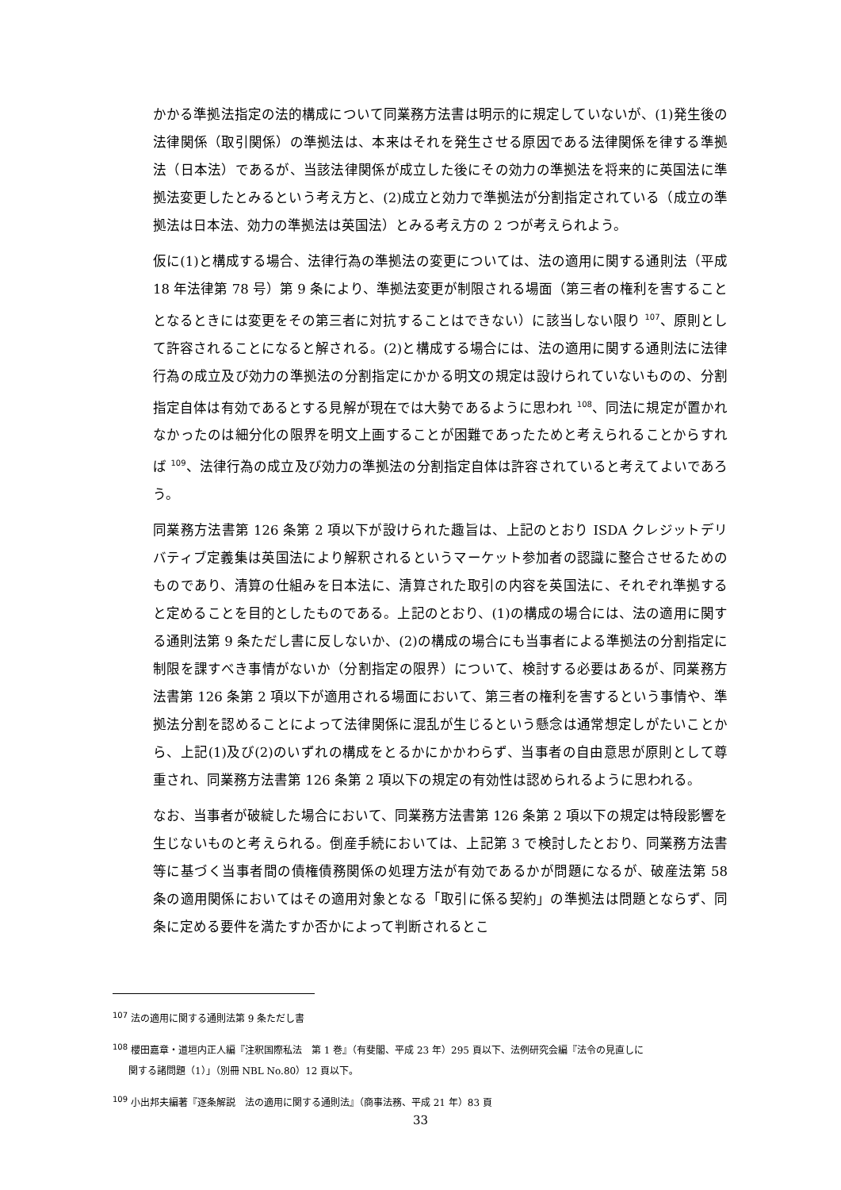かかる準拠法指定の法的構成について同業務方法書は明示的に規定していないが、(1)発生後の法律関係（取引関係）の準拠法は、本来はそれを発生させる原因である法律関係を律する準拠法（日本法）であるが、当該法律関係が成立した後にその効力の準拠法を将来的に英国法に準拠法変更したとみるという考え方と、(2)成立と効力で準拠法が分割指定されている（成立の準拠法は日本法、効力の準拠法は英国法）とみる考え方の 2 つが考えられよう。
仮に(1)と構成する場合、法律行為の準拠法の変更については、法の適用に関する通則法（平成 18 年法律第 78 号）第 9 条により、準拠法変更が制限される場面（第三者の権利を害することとなるときには変更をその第三者に対抗することはできない）に該当しない限り <sup>107</sup>、原則として許容されることになると解される。(2)と構成する場合には、法の適用に関する通則法に法律行為の成立及び効力の準拠法の分割指定にかかる明文の規定は設けられていないものの、分割指定自体は有効であるとする見解が現在では大勢であるように思われ <sup>108</sup>、同法に規定が置かれなかったのは細分化の限界を明文上画することが困難であったためと考えられることからすれば <sup>109</sup>、法律行為の成立及び効力の準拠法の分割指定自体は許容されていると考えてよいであろう。
同業務方法書第 126 条第 2 項以下が設けられた趣旨は、上記のとおり ISDA クレジットデリバティブ定義集は英国法により解釈されるというマーケット参加者の認識に整合させるためのものであり、清算の仕組みを日本法に、清算された取引の内容を英国法に、それぞれ準拠すると定めることを目的としたものである。上記のとおり、(1)の構成の場合には、法の適用に関する通則法第 9 条ただし書に反しないか、(2)の構成の場合にも当事者による準拠法の分割指定に制限を課すべき事情がないか（分割指定の限界）について、検討する必要はあるが、同業務方法書第 126 条第 2 項以下が適用される場面において、第三者の権利を害するという事情や、準拠法分割を認めることによって法律関係に混乱が生じるという懸念は通常想定しがたいことから、上記(1)及び(2)のいずれの構成をとるかにかかわらず、当事者の自由意思が原則として尊重され、同業務方法書第 126 条第 2 項以下の規定の有効性は認められるように思われる。
なお、当事者が破綻した場合において、同業務方法書第 126 条第 2 項以下の規定は特段影響を生じないものと考えられる。倒産手続においては、上記第 3 で検討したとおり、同業務方法書等に基づく当事者間の債権債務関係の処理方法が有効であるかが問題になるが、破産法第 58 条の適用関係においてはその適用対象となる「取引に係る契約」の準拠法は問題とならず、同条に定める要件を満たすか否かによって判断されるとこ
<sup>107</sup> 法の適用に関する通則法第 9 条ただし書
<sup>108</sup> 櫻田嘉章・道垣内正人編『注釈国際私法　第 1 巻』（有斐閣、平成 23 年）295 頁以下、法例研究会編『法令の見直しに
関する諸問題（1）」（別冊 NBL No.80）12 頁以下。
<sup>109</sup> 小出邦夫編著『逐条解説　法の適用に関する通則法』（商事法務、平成 21 年）83 頁
33